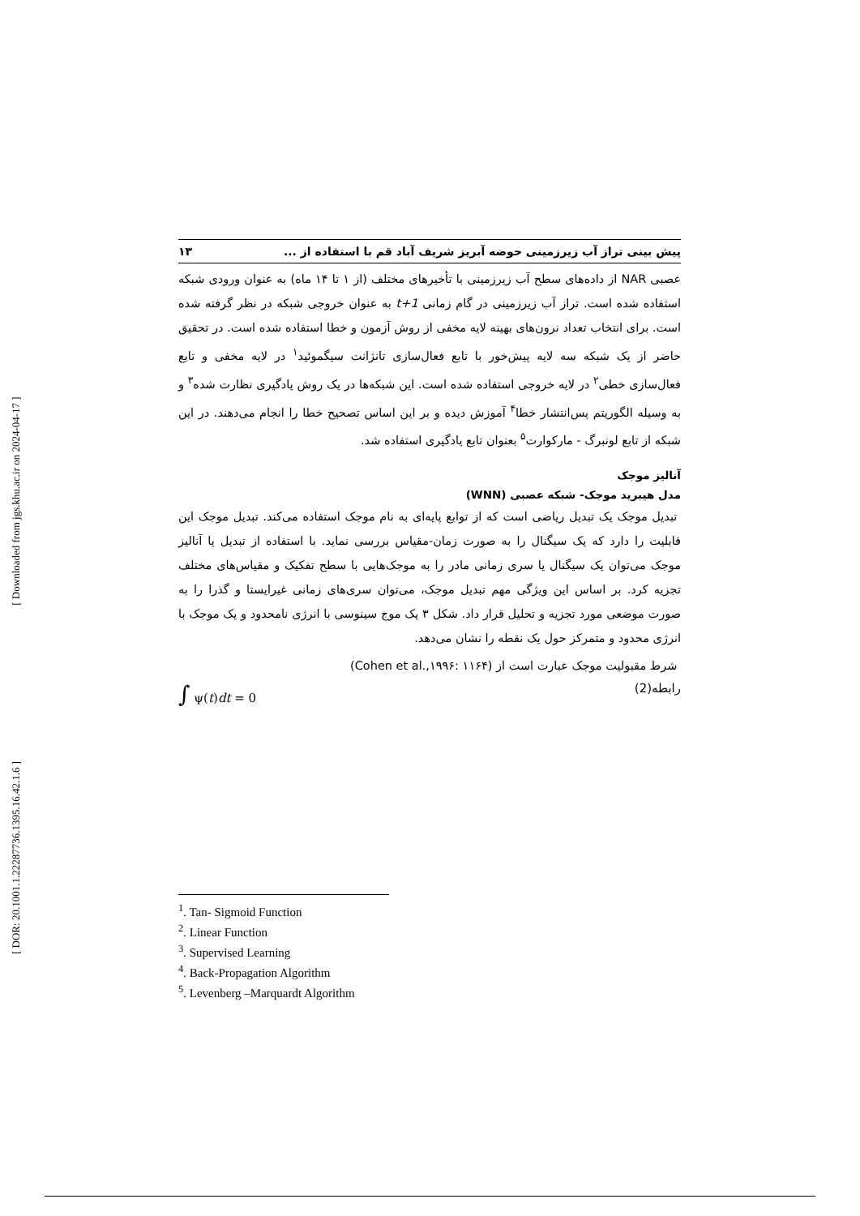[ Downloaded from jgs.khu.ac.ir on 2024-04-17 ]
[ DOR: 20.1001.1.22287736.1395.16.42.1.6 ]
پیش بینی تراز آب زیرزمینی حوضه آبریز شریف آباد قم با استفاده از ... ۱۳
عصبی NAR از داده‌های سطح آب زیرزمینی با تأخیرهای مختلف (از ۱ تا ۱۴ ماه) به عنوان ورودی شبکه استفاده شده است. تراز آب زیرزمینی در گام زمانی t+1 به عنوان خروجی شبکه در نظر گرفته شده است. برای انتخاب تعداد نرون‌های بهینه لایه مخفی از روش آزمون و خطا استفاده شده است. در تحقیق حاضر از یک شبکه سه لایه پیش‌خور با تابع فعال‌سازی تانژانت سیگموئید<sup>۱</sup> در لایه مخفی و تابع فعال‌سازی خطی<sup>۲</sup> در لایه خروجی استفاده شده است. این شبکه‌ها در یک روش یادگیری نظارت شده<sup>۳</sup> و به وسیله الگوریتم پس‌انتشار خطا<sup>۴</sup> آموزش دیده و بر این اساس تصحیح خطا را انجام می‌دهند. در این شبکه از تابع لونبرگ - مارکوارت<sup>۵</sup> بعنوان تابع یادگیری استفاده شد.
آنالیز موجک
مدل هیبرید موجک- شبکه عصبی (WNN)
تبدیل موجک یک تبدیل ریاضی است که از توابع پایه‌ای به نام موجک استفاده می‌کند. تبدیل موجک این قابلیت را دارد که یک سیگنال را به صورت زمان-مقیاس بررسی نماید. با استفاده از تبدیل یا آنالیز موجک می‌توان یک سیگنال یا سری زمانی مادر را به موجک‌هایی با سطح تفکیک و مقیاس‌های مختلف تجزیه کرد. بر اساس این ویژگی مهم تبدیل موجک، می‌توان سری‌های زمانی غیرایستا و گذرا را به صورت موضعی مورد تجزیه و تحلیل قرار داد. شکل ۳ یک موج سینوسی با انرژی نامحدود و یک موجک با انرژی محدود و متمرکز حول یک نقطه را نشان می‌دهد.
شرط مقبولیت موجک عبارت است از (Cohen et al.,۱۹۹۶: ۱۱۶۴)
رابطه(2) ∫ ψ(t)dt = 0
<sup>1</sup>. Tan- Sigmoid Function
<sup>2</sup>. Linear Function
<sup>3</sup>. Supervised Learning
<sup>4</sup>. Back-Propagation Algorithm
<sup>5</sup>. Levenberg –Marquardt Algorithm